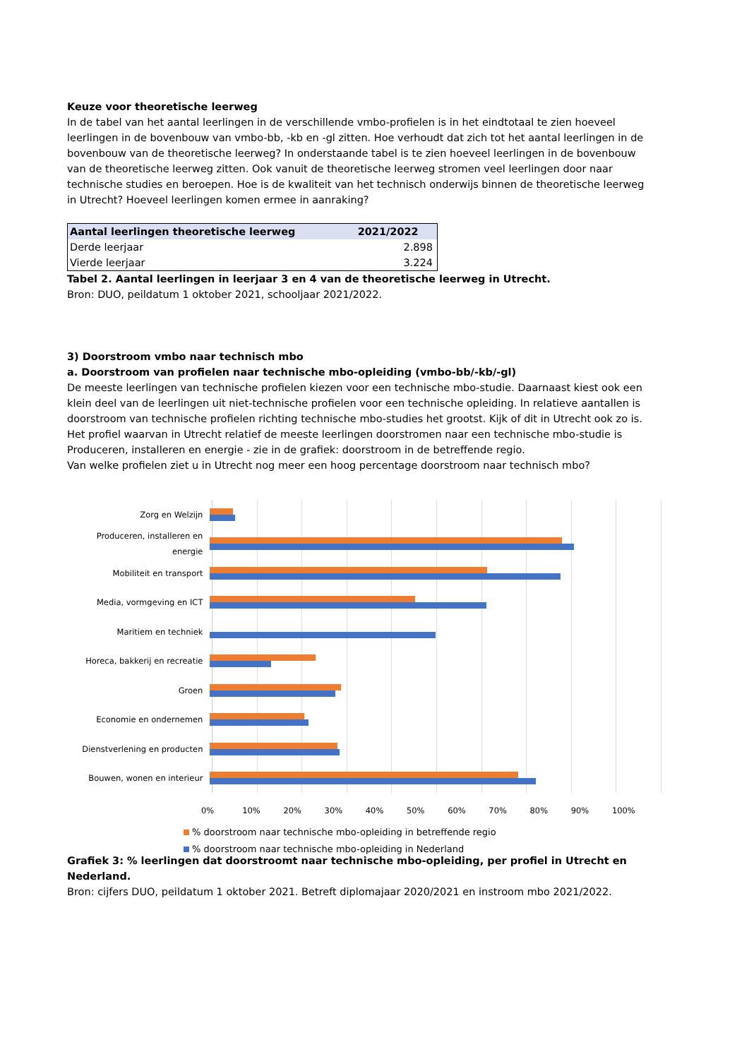Keuze voor theoretische leerweg
In de tabel van het aantal leerlingen in de verschillende vmbo-profielen is in het eindtotaal te zien hoeveel leerlingen in de bovenbouw van vmbo-bb, -kb en -gl zitten. Hoe verhoudt dat zich tot het aantal leerlingen in de bovenbouw van de theoretische leerweg? In onderstaande tabel is te zien hoeveel leerlingen in de bovenbouw van de theoretische leerweg zitten. Ook vanuit de theoretische leerweg stromen veel leerlingen door naar technische studies en beroepen. Hoe is de kwaliteit van het technisch onderwijs binnen de theoretische leerweg in Utrecht? Hoeveel leerlingen komen ermee in aanraking?
| Aantal leerlingen theoretische leerweg | 2021/2022 |
| --- | --- |
| Derde leerjaar | 2.898 |
| Vierde leerjaar | 3.224 |
Tabel 2. Aantal leerlingen in leerjaar 3 en 4 van de theoretische leerweg in Utrecht.
Bron: DUO, peildatum 1 oktober 2021, schooljaar 2021/2022.
3) Doorstroom vmbo naar technisch mbo
a. Doorstroom van profielen naar technische mbo-opleiding (vmbo-bb/-kb/-gl)
De meeste leerlingen van technische profielen kiezen voor een technische mbo-studie. Daarnaast kiest ook een klein deel van de leerlingen uit niet-technische profielen voor een technische opleiding. In relatieve aantallen is doorstroom van technische profielen richting technische mbo-studies het grootst. Kijk of dit in Utrecht ook zo is.
Het profiel waarvan in Utrecht relatief de meeste leerlingen doorstromen naar een technische mbo-studie is Produceren, installeren en energie - zie in de grafiek: doorstroom in de betreffende regio.
Van welke profielen ziet u in Utrecht nog meer een hoog percentage doorstroom naar technisch mbo?
Zorg en Welzijn
Produceren, installeren en energie
Mobiliteit en transport
Media, vormgeving en ICT
Maritiem en techniek
Horeca, bakkerij en recreatie
Groen
Economie en ondernemen
Dienstverlening en producten
Bouwen, wonen en interieur
0% 10% 20% 30% 40% 50% 60% 70% 80% 90% 100%
% doorstroom naar technische mbo-opleiding in betreffende regio
% doorstroom naar technische mbo-opleiding in Nederland
Grafiek 3: % leerlingen dat doorstroomt naar technische mbo-opleiding, per profiel in Utrecht en Nederland.
Bron: cijfers DUO, peildatum 1 oktober 2021. Betreft diplomajaar 2020/2021 en instroom mbo 2021/2022.